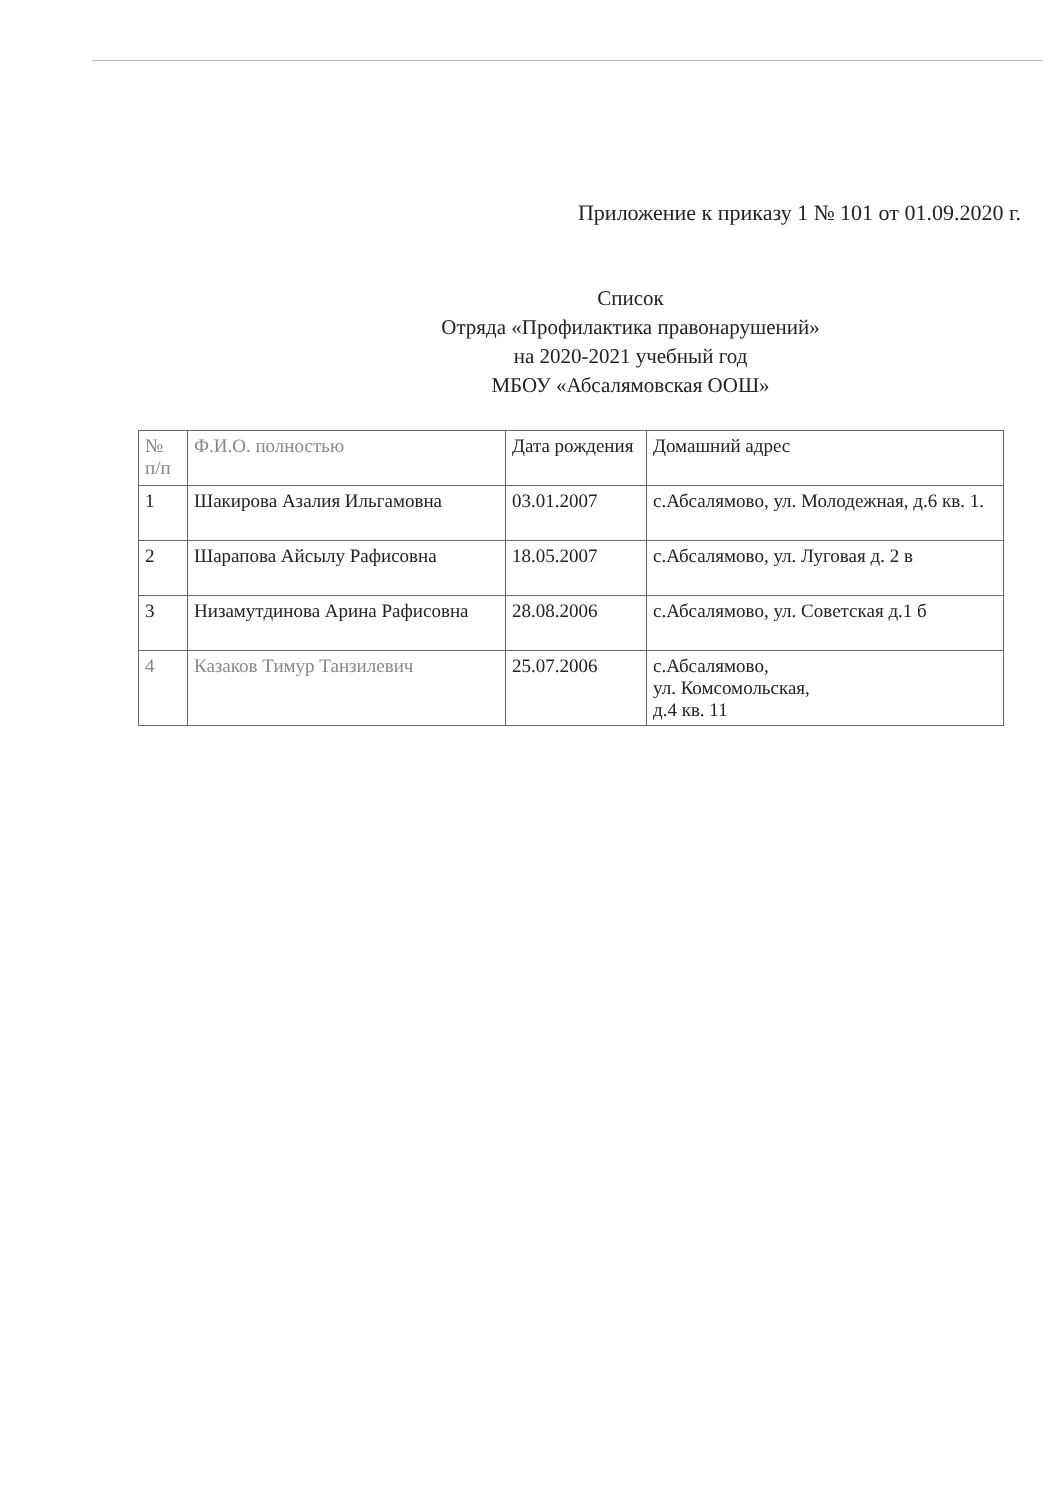Приложение к приказу 1 № 101 от 01.09.2020 г.
Список
Отряда «Профилактика правонарушений»
на 2020-2021 учебный год
МБОУ «Абсалямовская ООШ»
| № п/п | Ф.И.О. полностью | Дата рождения | Домашний адрес |
| 1 | Шакирова Азалия Ильгамовна | 03.01.2007 | с.Абсалямово, ул. Молодежная, д.6 кв. 1. |
| 2 | Шарапова Айсылу Рафисовна | 18.05.2007 | с.Абсалямово, ул. Луговая д. 2 в |
| 3 | Низамутдинова Арина Рафисовна | 28.08.2006 | с.Абсалямово, ул. Советская д.1 б |
| 4 | Казаков Тимур Танзилевич | 25.07.2006 | с.Абсалямово, ул. Комсомольская, д.4 кв. 11 |